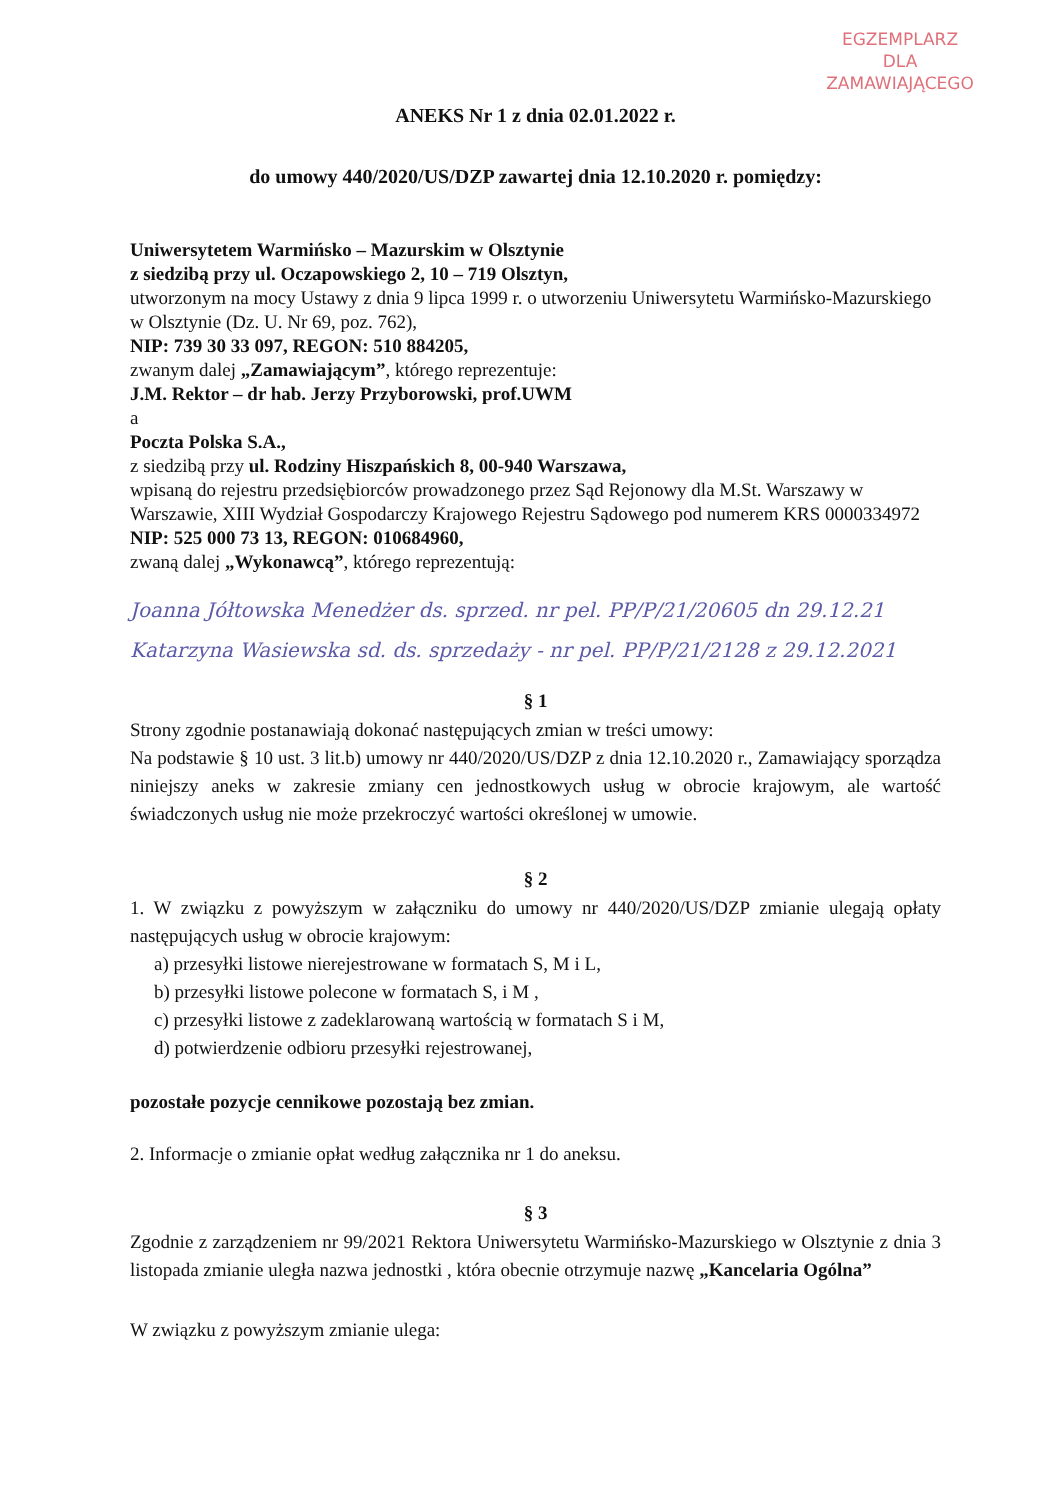EGZEMPLARZ
DLA
ZAMAWIAJĄCEGO
ANEKS Nr 1 z dnia 02.01.2022 r.
do umowy 440/2020/US/DZP zawartej dnia 12.10.2020 r. pomiędzy:
Uniwersytetem Warmińsko – Mazurskim w Olsztynie
z siedzibą przy ul. Oczapowskiego 2, 10 – 719 Olsztyn,
utworzonym na mocy Ustawy z dnia 9 lipca 1999 r. o utworzeniu Uniwersytetu Warmińsko-Mazurskiego w Olsztynie (Dz. U. Nr 69, poz. 762),
NIP: 739 30 33 097, REGON: 510 884205,
zwanym dalej „Zamawiającym”, którego reprezentuje:
J.M. Rektor – dr hab. Jerzy Przyborowski, prof.UWM
a
Poczta Polska S.A.,
z siedzibą przy ul. Rodziny Hiszpańskich 8, 00-940 Warszawa,
wpisaną do rejestru przedsiębiorców prowadzonego przez Sąd Rejonowy dla M.St. Warszawy w Warszawie, XIII Wydział Gospodarczy Krajowego Rejestru Sądowego pod numerem KRS 0000334972 NIP: 525 000 73 13, REGON: 010684960,
zwaną dalej „Wykonawcą”, którego reprezentują:
Joanna Jółtowska Menedżer ds. sprzed. nr pel. PP/P/21/20605 dn 29.12.21
Katarzyna Wasiewska sd. ds. sprzedaży - nr pel. PP/P/21/2128 z 29.12.2021
§ 1
Strony zgodnie postanawiają dokonać następujących zmian w treści umowy:
Na podstawie § 10 ust. 3 lit.b) umowy nr 440/2020/US/DZP z dnia 12.10.2020 r., Zamawiający sporządza niniejszy aneks w zakresie zmiany cen jednostkowych usług w obrocie krajowym, ale wartość świadczonych usług nie może przekroczyć wartości określonej w umowie.
§ 2
1. W związku z powyższym w załączniku do umowy nr 440/2020/US/DZP zmianie ulegają opłaty następujących usług w obrocie krajowym:
a) przesyłki listowe nierejestrowane w formatach S, M i L,
b) przesyłki listowe polecone w formatach S, i M ,
c) przesyłki listowe z zadeklarowaną wartością w formatach S i M,
d) potwierdzenie odbioru przesyłki rejestrowanej,
pozostałe pozycje cennikowe pozostają bez zmian.
2. Informacje o zmianie opłat według załącznika nr 1 do aneksu.
§ 3
Zgodnie z zarządzeniem nr 99/2021 Rektora Uniwersytetu Warmińsko-Mazurskiego w Olsztynie z dnia 3 listopada zmianie uległa nazwa jednostki , która obecnie otrzymuje nazwę „Kancelaria Ogólna”
W związku z powyższym zmianie ulega: